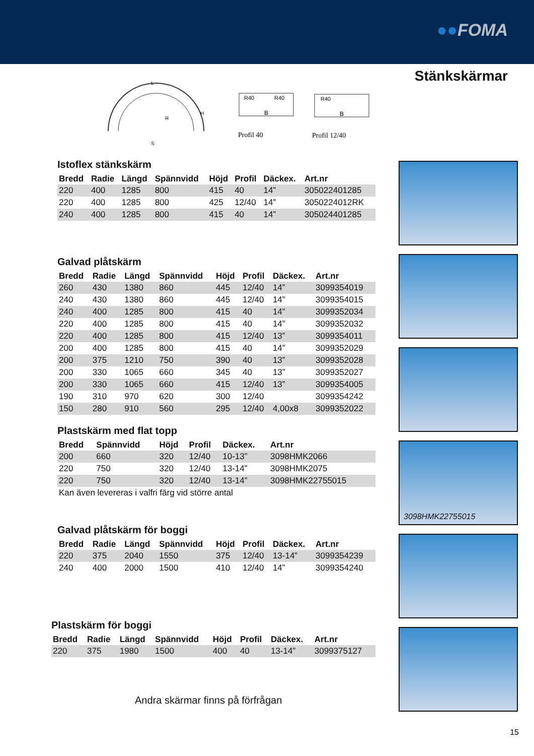●●FOMA
Stänkskärmar
L
H
R
S
R40
R40
B
Profil 40
R40
B
Profil 12/40
Istoflex stänkskärm
| Bredd | Radie | Längd | Spännvidd | Höjd | Profil | Däckex. | Art.nr |
| --- | --- | --- | --- | --- | --- | --- | --- |
| 220 | 400 | 1285 | 800 | 415 | 40 | 14” | 305022401285 |
| 220 | 400 | 1285 | 800 | 425 | 12/40 | 14” | 3050224012RK |
| 240 | 400 | 1285 | 800 | 415 | 40 | 14” | 305024401285 |
Galvad plåtskärm
| Bredd | Radie | Längd | Spännvidd | Höjd | Profil | Däckex. | Art.nr |
| --- | --- | --- | --- | --- | --- | --- | --- |
| 260 | 430 | 1380 | 860 | 445 | 12/40 | 14” | 3099354019 |
| 240 | 430 | 1380 | 860 | 445 | 12/40 | 14” | 3099354015 |
| 240 | 400 | 1285 | 800 | 415 | 40 | 14” | 3099352034 |
| 220 | 400 | 1285 | 800 | 415 | 40 | 14” | 3099352032 |
| 220 | 400 | 1285 | 800 | 415 | 12/40 | 13” | 3099354011 |
| 200 | 400 | 1285 | 800 | 415 | 40 | 14” | 3099352029 |
| 200 | 375 | 1210 | 750 | 390 | 40 | 13” | 3099352028 |
| 200 | 330 | 1065 | 660 | 345 | 40 | 13” | 3099352027 |
| 200 | 330 | 1065 | 660 | 415 | 12/40 | 13” | 3099354005 |
| 190 | 310 | 970 | 620 | 300 | 12/40 | | 3099354242 |
| 150 | 280 | 910 | 560 | 295 | 12/40 | 4,00x8 | 3099352022 |
Plastskärm med flat topp
| Bredd | Spännvidd | Höjd | Profil | Däckex. | Art.nr |
| --- | --- | --- | --- | --- | --- |
| 200 | 660 | 320 | 12/40 | 10-13” | 3098HMK2066 |
| 220 | 750 | 320 | 12/40 | 13-14” | 3098HMK2075 |
| 220 | 750 | 320 | 12/40 | 13-14” | 3098HMK22755015 |
Kan även levereras i valfri färg vid större antal
Galvad plåtskärm för boggi
| Bredd | Radie | Längd | Spännvidd | Höjd | Profil | Däckex. | Art.nr |
| --- | --- | --- | --- | --- | --- | --- | --- |
| 220 | 375 | 2040 | 1550 | 375 | 12/40 | 13-14” | 3099354239 |
| 240 | 400 | 2000 | 1500 | 410 | 12/40 | 14” | 3099354240 |
Plastskärm för boggi
| Bredd | Radie | Längd | Spännvidd | Höjd | Profil | Däckex. | Art.nr |
| --- | --- | --- | --- | --- | --- | --- | --- |
| 220 | 375 | 1980 | 1500 | 400 | 40 | 13-14” | 3099375127 |
3098HMK22755015
Andra skärmar finns på förfrågan
15